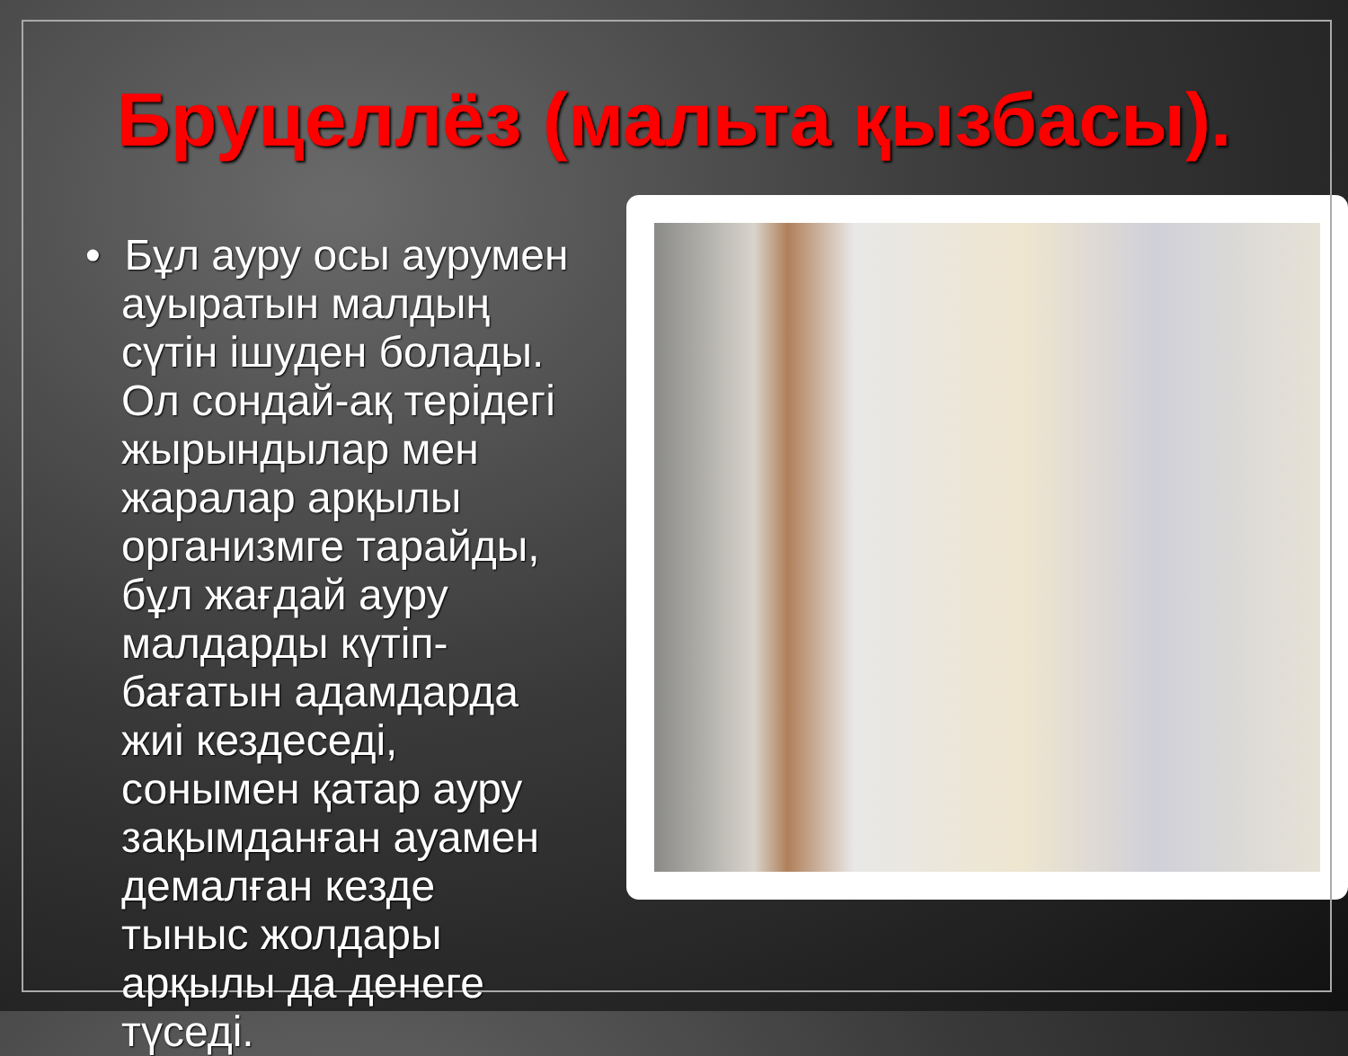Бруцеллёз (мальта қызбасы).
• Бұл ауру осы аурумен ауыратын малдың сүтін ішуден болады. Ол сондай-ақ терідегі жырындылар мен жаралар арқылы организмге тарайды, бұл жағдай ауру малдарды күтіп-бағатын адамдарда жиі кездеседі, сонымен қатар ауру зақымданған ауамен демалған кезде тыныс жолдары арқылы да денеге түседі.